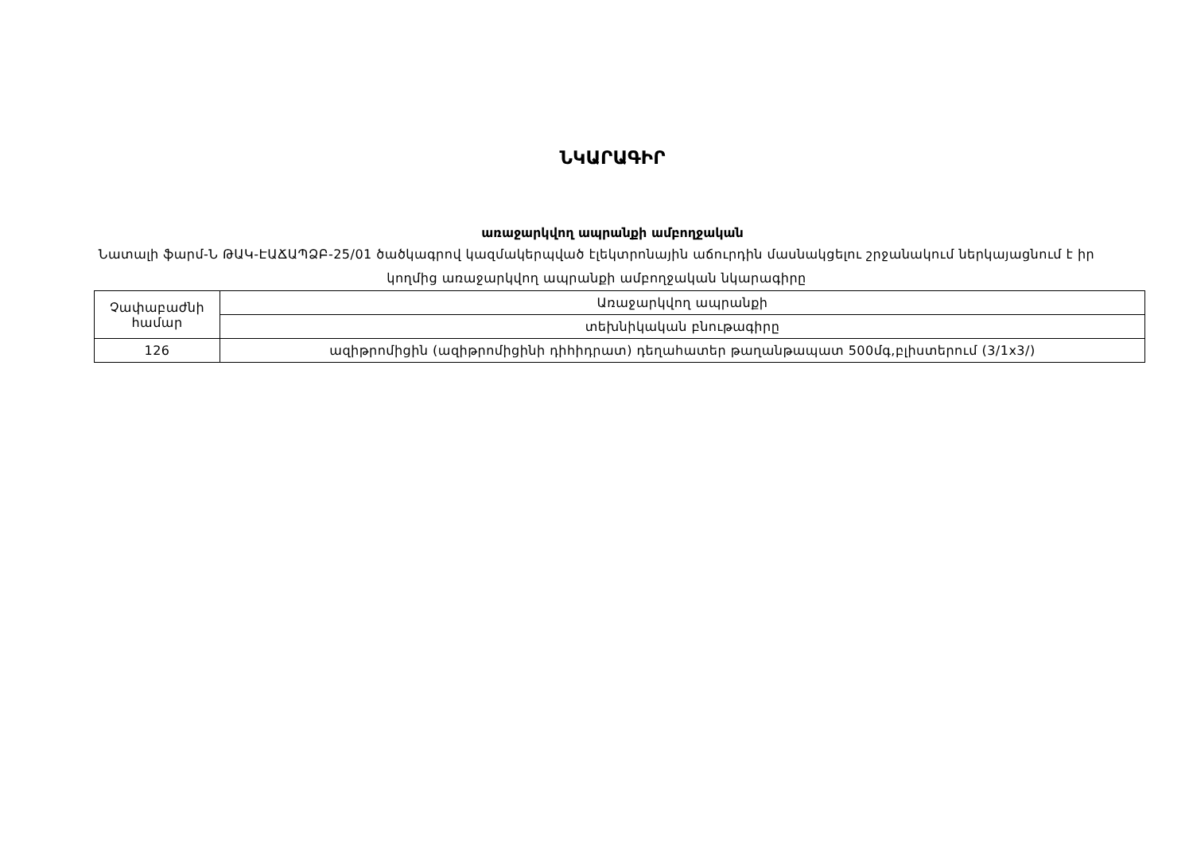ՆԿԱՐԱԳԻՐ
առաջարկվող ապրանքի ամբողջական
Նատալի ֆարմ-Ն ԹԱԿ-ԷԱՃԱՊՁԲ-25/01 ծածկագրով կազմակերպված էլեկտրոնային աճուրդին մասնակցելու շրջանակում ներկայացնում է իր կողմից առաջարկվող ապրանքի ամբողջական նկարագիրը
| Չափաբաժնի համար | Առաջարկվող ապրանքի |
| --- | --- |
| | տեխնիկական բնութագիրը |
| 126 | ազիթրոմիցին (ազիթրոմիցինի դիհիդրատ) դեղահատեր թաղանթապատ 500մգ,բլիստերում (3/1x3/) |